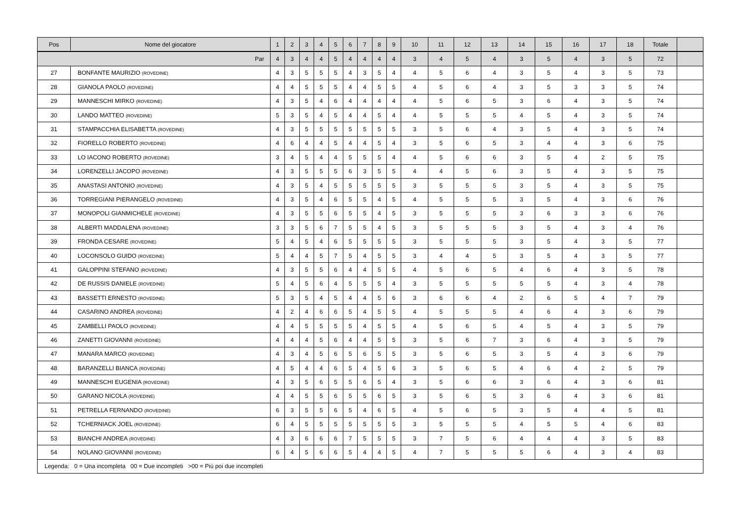| Pos | Nome del giocatore | 1 | 2 | 3 | 4 | 5 | 6 | 7 | 8 | 9 | 10 | 11 | 12 | 13 | 14 | 15 | 16 | 17 | 18 | Totale | |
| --- | --- | --- | --- | --- | --- | --- | --- | --- | --- | --- | --- | --- | --- | --- | --- | --- | --- | --- | --- | --- | --- |
| Par | | 4 | 3 | 4 | 4 | 5 | 4 | 4 | 4 | 4 | 3 | 4 | 5 | 4 | 3 | 5 | 4 | 3 | 5 | 72 | |
| 27 | BONFANTE MAURIZIO (ROVEDINE) | 4 | 3 | 5 | 5 | 5 | 4 | 3 | 5 | 4 | 4 | 5 | 6 | 4 | 3 | 5 | 4 | 3 | 5 | 73 | |
| 28 | GIANOLA PAOLO (ROVEDINE) | 4 | 4 | 5 | 5 | 5 | 4 | 4 | 5 | 5 | 4 | 5 | 6 | 4 | 3 | 5 | 3 | 3 | 5 | 74 | |
| 29 | MANNESCHI MIRKO (ROVEDINE) | 4 | 3 | 5 | 4 | 6 | 4 | 4 | 4 | 4 | 4 | 5 | 6 | 5 | 3 | 6 | 4 | 3 | 5 | 74 | |
| 30 | LANDO MATTEO (ROVEDINE) | 5 | 3 | 5 | 4 | 5 | 4 | 4 | 5 | 4 | 4 | 5 | 5 | 5 | 4 | 5 | 4 | 3 | 5 | 74 | |
| 31 | STAMPACCHIA ELISABETTA (ROVEDINE) | 4 | 3 | 5 | 5 | 5 | 5 | 5 | 5 | 5 | 3 | 5 | 6 | 4 | 3 | 5 | 4 | 3 | 5 | 74 | |
| 32 | FIORELLO ROBERTO (ROVEDINE) | 4 | 6 | 4 | 4 | 5 | 4 | 4 | 5 | 4 | 3 | 5 | 6 | 5 | 3 | 4 | 4 | 3 | 6 | 75 | |
| 33 | LO IACONO ROBERTO (ROVEDINE) | 3 | 4 | 5 | 4 | 4 | 5 | 5 | 5 | 4 | 4 | 5 | 6 | 6 | 3 | 5 | 4 | 2 | 5 | 75 | |
| 34 | LORENZELLI JACOPO (ROVEDINE) | 4 | 3 | 5 | 5 | 5 | 6 | 3 | 5 | 5 | 4 | 4 | 5 | 6 | 3 | 5 | 4 | 3 | 5 | 75 | |
| 35 | ANASTASI ANTONIO (ROVEDINE) | 4 | 3 | 5 | 4 | 5 | 5 | 5 | 5 | 5 | 3 | 5 | 5 | 5 | 3 | 5 | 4 | 3 | 5 | 75 | |
| 36 | TORREGIANI PIERANGELO (ROVEDINE) | 4 | 3 | 5 | 4 | 6 | 5 | 5 | 4 | 5 | 4 | 5 | 5 | 5 | 3 | 5 | 4 | 3 | 6 | 76 | |
| 37 | MONOPOLI GIANMICHELE (ROVEDINE) | 4 | 3 | 5 | 5 | 6 | 5 | 5 | 4 | 5 | 3 | 5 | 5 | 5 | 3 | 6 | 3 | 3 | 6 | 76 | |
| 38 | ALBERTI MADDALENA (ROVEDINE) | 3 | 3 | 5 | 6 | 7 | 5 | 5 | 4 | 5 | 3 | 5 | 5 | 5 | 3 | 5 | 4 | 3 | 4 | 76 | |
| 39 | FRONDA CESARE (ROVEDINE) | 5 | 4 | 5 | 4 | 6 | 5 | 5 | 5 | 5 | 3 | 5 | 5 | 5 | 3 | 5 | 4 | 3 | 5 | 77 | |
| 40 | LOCONSOLO GUIDO (ROVEDINE) | 5 | 4 | 4 | 5 | 7 | 5 | 4 | 5 | 5 | 3 | 4 | 4 | 5 | 3 | 5 | 4 | 3 | 5 | 77 | |
| 41 | GALOPPINI STEFANO (ROVEDINE) | 4 | 3 | 5 | 5 | 6 | 4 | 4 | 5 | 5 | 4 | 5 | 6 | 5 | 4 | 6 | 4 | 3 | 5 | 78 | |
| 42 | DE RUSSIS DANIELE (ROVEDINE) | 5 | 4 | 5 | 6 | 4 | 5 | 5 | 5 | 4 | 3 | 5 | 5 | 5 | 5 | 5 | 4 | 3 | 4 | 78 | |
| 43 | BASSETTI ERNESTO (ROVEDINE) | 5 | 3 | 5 | 4 | 5 | 4 | 4 | 5 | 6 | 3 | 6 | 6 | 4 | 2 | 6 | 5 | 4 | 7 | 79 | |
| 44 | CASARINO ANDREA (ROVEDINE) | 4 | 2 | 4 | 6 | 6 | 5 | 4 | 5 | 5 | 4 | 5 | 5 | 5 | 4 | 6 | 4 | 3 | 6 | 79 | |
| 45 | ZAMBELLI PAOLO (ROVEDINE) | 4 | 4 | 5 | 5 | 5 | 5 | 4 | 5 | 5 | 4 | 5 | 6 | 5 | 4 | 5 | 4 | 3 | 5 | 79 | |
| 46 | ZANETTI GIOVANNI (ROVEDINE) | 4 | 4 | 4 | 5 | 6 | 4 | 4 | 5 | 5 | 3 | 5 | 6 | 7 | 3 | 6 | 4 | 3 | 5 | 79 | |
| 47 | MANARA MARCO (ROVEDINE) | 4 | 3 | 4 | 5 | 6 | 5 | 6 | 5 | 5 | 3 | 5 | 6 | 5 | 3 | 5 | 4 | 3 | 6 | 79 | |
| 48 | BARANZELLI BIANCA (ROVEDINE) | 4 | 5 | 4 | 4 | 6 | 5 | 4 | 5 | 6 | 3 | 5 | 6 | 5 | 4 | 6 | 4 | 2 | 5 | 79 | |
| 49 | MANNESCHI EUGENIA (ROVEDINE) | 4 | 3 | 5 | 6 | 5 | 5 | 6 | 5 | 4 | 3 | 5 | 6 | 6 | 3 | 6 | 4 | 3 | 6 | 81 | |
| 50 | GARANO NICOLA (ROVEDINE) | 4 | 4 | 5 | 5 | 6 | 5 | 5 | 6 | 5 | 3 | 5 | 6 | 5 | 3 | 6 | 4 | 3 | 6 | 81 | |
| 51 | PETRELLA FERNANDO (ROVEDINE) | 6 | 3 | 5 | 5 | 6 | 5 | 4 | 6 | 5 | 4 | 5 | 6 | 5 | 3 | 5 | 4 | 4 | 5 | 81 | |
| 52 | TCHERNIACK JOEL (ROVEDINE) | 6 | 4 | 5 | 5 | 5 | 5 | 5 | 5 | 5 | 3 | 5 | 5 | 5 | 4 | 5 | 5 | 4 | 6 | 83 | |
| 53 | BIANCHI ANDREA (ROVEDINE) | 4 | 3 | 6 | 6 | 6 | 7 | 5 | 5 | 5 | 3 | 7 | 5 | 6 | 4 | 4 | 4 | 3 | 5 | 83 | |
| 54 | NOLANO GIOVANNI (ROVEDINE) | 6 | 4 | 5 | 6 | 6 | 5 | 4 | 4 | 5 | 4 | 7 | 5 | 5 | 5 | 6 | 4 | 3 | 4 | 83 | |
| Legenda: 0 = Una incompleta 00 = Due incompleti >00 = Più poi due incompleti | | | | | | | | | | | | | | | | | | | | | |